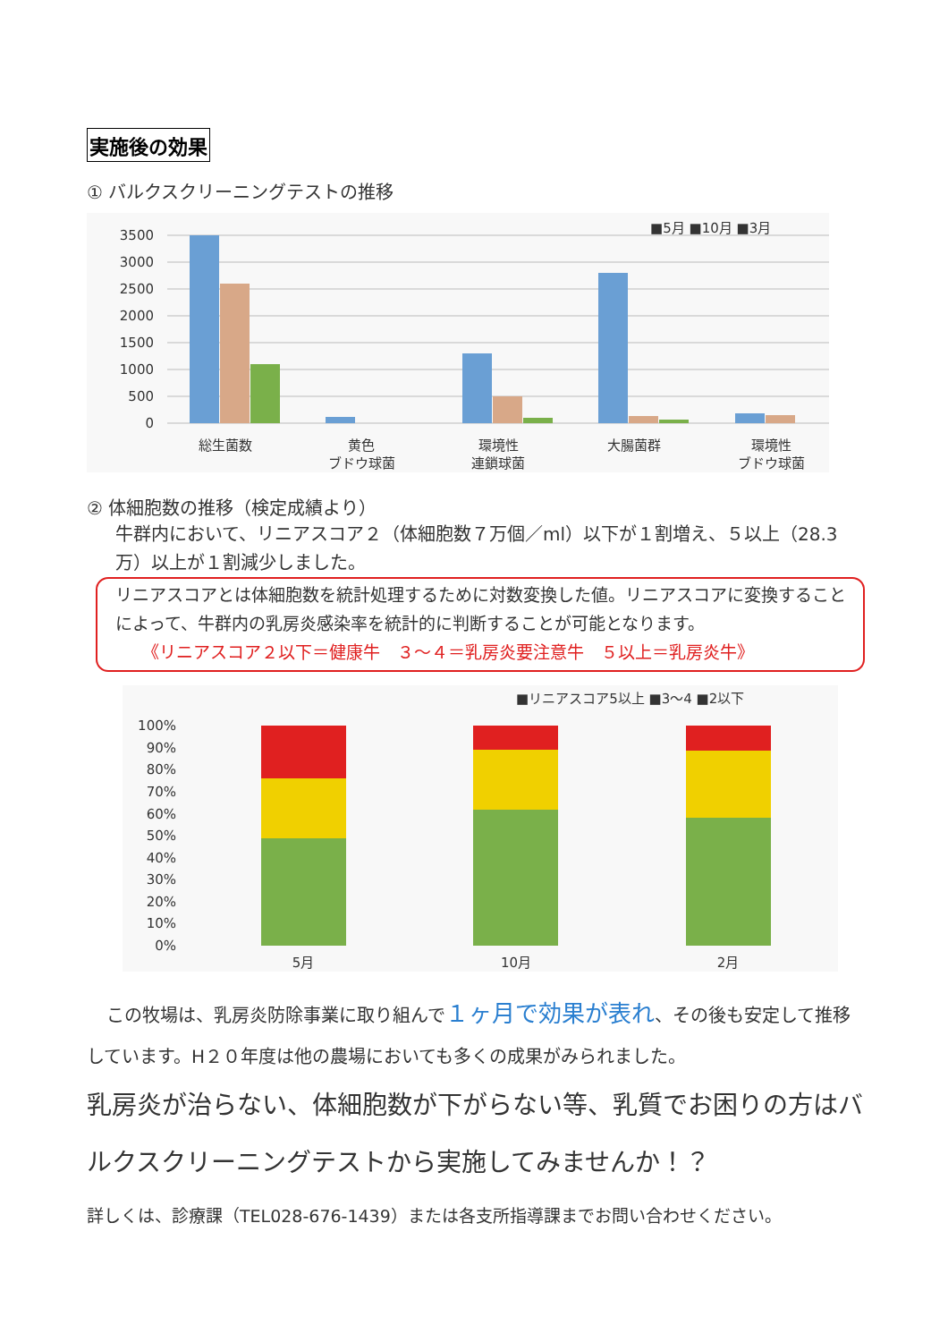実施後の効果
① バルクスクリーニングテストの推移
■5月 ■10月 ■3月
3500
3000
2500
2000
1500
1000
500
0
総生菌数
黄色
ブドウ球菌
環境性
連鎖球菌
大腸菌群
環境性
ブドウ球菌
② 体細胞数の推移（検定成績より）
牛群内において、リニアスコア２（体細胞数７万個／ml）以下が１割増え、５以上（28.3万）以上が１割減少しました。
リニアスコアとは体細胞数を統計処理するために対数変換した値。リニアスコアに変換することによって、牛群内の乳房炎感染率を統計的に判断することが可能となります。
《リニアスコア２以下＝健康牛　３～４＝乳房炎要注意牛　５以上＝乳房炎牛》
■リニアスコア5以上 ■3～4 ■2以下
100%
90%
80%
70%
60%
50%
40%
30%
20%
10%
0%
5月
10月
2月
この牧場は、乳房炎防除事業に取り組んで１ヶ月で効果が表れ、その後も安定して推移しています。H２０年度は他の農場においても多くの成果がみられました。
乳房炎が治らない、体細胞数が下がらない等、乳質でお困りの方はバルクスクリーニングテストから実施してみませんか！？
詳しくは、診療課（TEL028-676-1439）または各支所指導課までお問い合わせください。